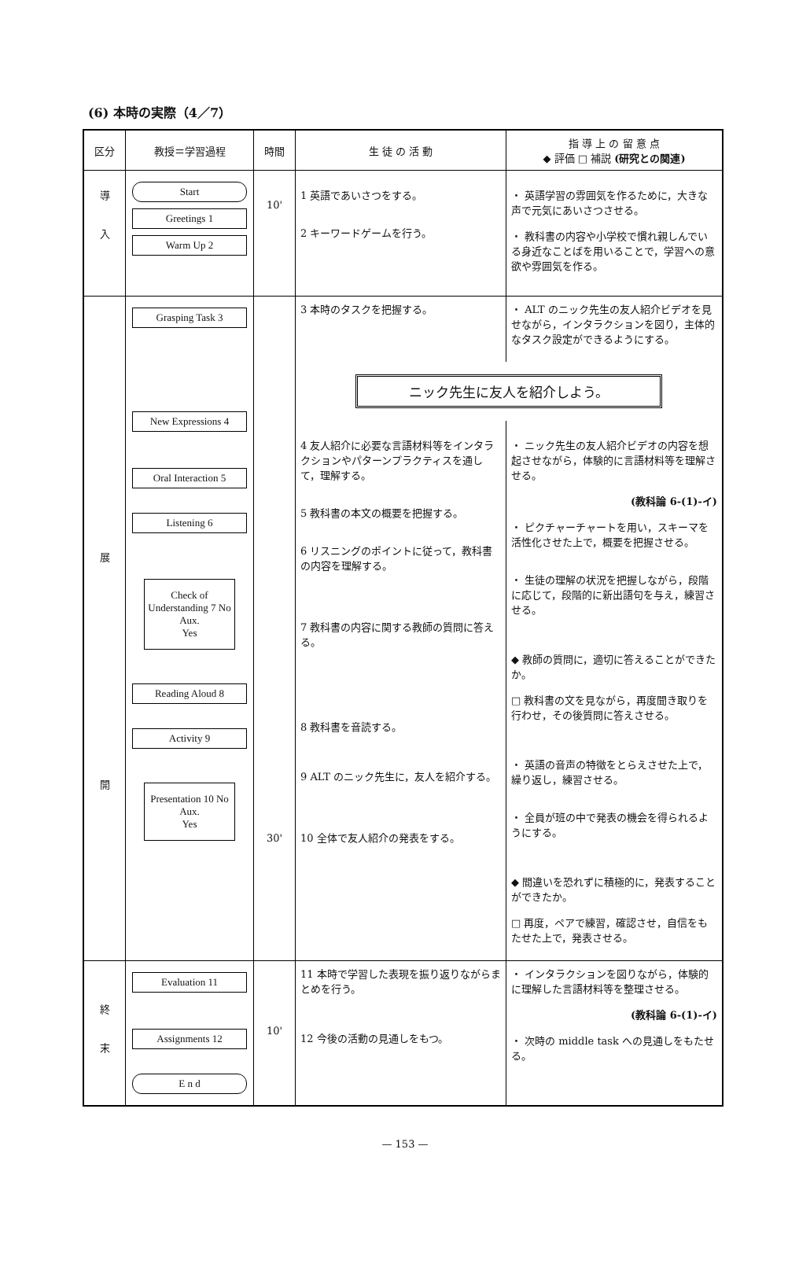(6) 本時の実際（4／7）
| 区分 | 教授＝学習過程 | 時間 | 生 徒 の 活 動 | 指 導 上 の 留 意 点 ◆ 評価 □ 補説 (研究との関連) |
| --- | --- | --- | --- | --- |
| 導 入 | Start Greetings 1 Warm Up 2 | 10' | 1 英語であいさつをする。 2 キーワードゲームを行う。 | ・ 英語学習の雰囲気を作るために，大きな声で元気にあいさつさせる。 ・ 教科書の内容や小学校で慣れ親しんでいる身近なことばを用いることで，学習への意欲や雰囲気を作る。 |
| 展 開 | Grasping Task 3 New Expressions 4 Oral Interaction 5 Listening 6 Check of Understanding 7 No Aux. Yes Reading Aloud 8 Activity 9 Presentation 10 No Aux. Yes | 30' | / 3 本時のタスクを把握する。 / ・ ALT のニック先生の友人紹介ビデオを見せながら，インタラクションを図り，主体的なタスク設定ができるようにする。 / / ニック先生に友人を紹介しよう。 / / / 4 友人紹介に必要な言語材料等をインタラクションやパターンプラクティスを通して，理解する。 5 教科書の本文の概要を把握する。 6 リスニングのポイントに従って，教科書の内容を理解する。 7 教科書の内容に関する教師の質問に答える。 8 教科書を音読する。 9 ALT のニック先生に，友人を紹介する。 10 全体で友人紹介の発表をする。 / ・ ニック先生の友人紹介ビデオの内容を想起させながら，体験的に言語材料等を理解させる。 (教科論 6-(1)-イ) ・ ピクチャーチャートを用い，スキーマを活性化させた上で，概要を把握させる。 ・ 生徒の理解の状況を把握しながら，段階に応じて，段階的に新出語句を与え，練習させる。 ◆ 教師の質問に，適切に答えることができたか。 □ 教科書の文を見ながら，再度聞き取りを行わせ，その後質問に答えさせる。 ・ 英語の音声の特徴をとらえさせた上で，繰り返し，練習させる。 ・ 全員が班の中で発表の機会を得られるようにする。 ◆ 間違いを恐れずに積極的に，発表することができたか。 □ 再度，ペアで練習，確認させ，自信をもたせた上で，発表させる。 / | |
| 終 末 | Evaluation 11 Assignments 12 E n d | 10' | 11 本時で学習した表現を振り返りながらまとめを行う。 12 今後の活動の見通しをもつ。 | ・ インタラクションを図りながら，体験的に理解した言語材料等を整理させる。 (教科論 6-(1)-イ) ・ 次時の middle task への見通しをもたせる。 |
— 153 —